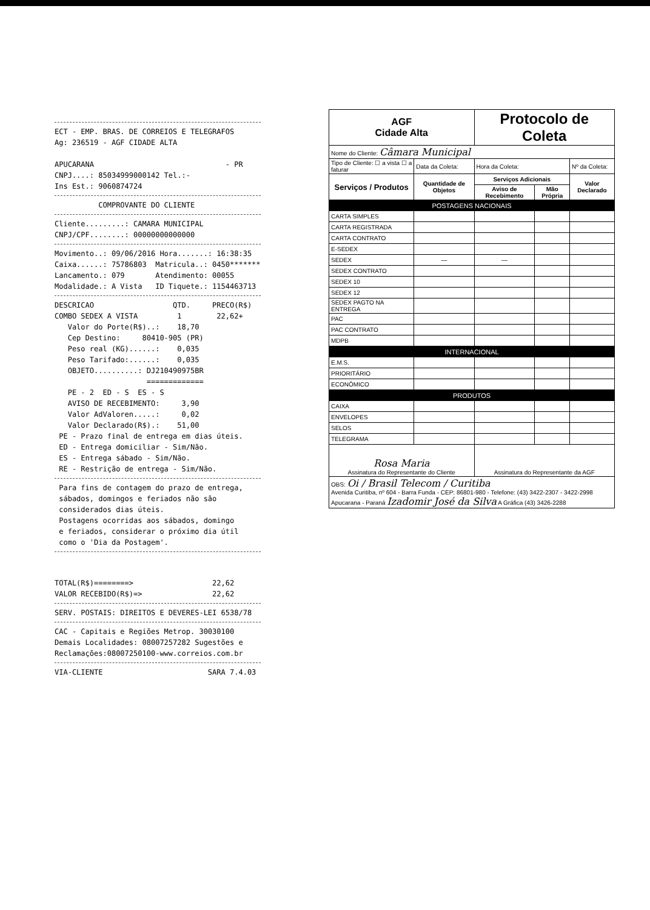ECT - EMP. BRAS. DE CORREIOS E TELEGRAFOS Ag: 236519 - AGF CIDADE ALTA APUCARANA - PR CNPJ....: 85034999000142 Tel.:- Ins Est.: 9060874724
COMPROVANTE DO CLIENTE
Cliente.........: CAMARA MUNICIPAL CNPJ/CPF........: 00000000000000
Movimento..: 09/06/2016 Hora.......: 16:38:35 Caixa......: 75786803 Matricula..: 0450******* Lancamento.: 079 Atendimento: 00055 Modalidade.: A Vista ID Tiquete.: 1154463713
DESCRICAO QTD. PRECO(R$) COMBO SEDEX A VISTA 1 22,62+ Valor do Porte(R$)..: 18,70 Cep Destino: 80410-905 (PR) Peso real (KG)......: 0,035 Peso Tarifado:......: 0,035 OBJETO..........: DJ210490975BR ============= PE - 2 ED - S ES - S AVISO DE RECEBIMENTO: 3,90 Valor AdValoren.....: 0,02 Valor Declarado(R$).: 51,00 PE - Prazo final de entrega em dias úteis. ED - Entrega domiciliar - Sim/Não. ES - Entrega sábado - Sim/Não. RE - Restrição de entrega - Sim/Não.
Para fins de contagem do prazo de entrega, sábados, domingos e feriados não são considerados dias úteis. Postagens ocorridas aos sábados, domingo e feriados, considerar o próximo dia útil como o 'Dia da Postagem'.
TOTAL(R$)========> 22,62 VALOR RECEBIDO(R$)=> 22,62
SERV. POSTAIS: DIREITOS E DEVERES-LEI 6538/78
CAC - Capitais e Regiões Metrop. 30030100 Demais Localidades: 08007257282 Sugestões e Reclamações:08007250100-www.correios.com.br
VIA-CLIENTE SARA 7.4.03
| AGF Cidade Alta | | Protocolo de Coleta | | | |
| Nome do Cliente: Câmara Municipal | | | | | |
| Tipo de Cliente: ☐ a vista ☐ a faturar | Data da Coleta: | Hora da Coleta: | | Nº da Coleta: | |
| Serviços / Produtos | Quantidade de Objetos | Serviços Adicionais | | | Valor Declarado |
| | | Aviso de Recebimento | Mão Própria | | |
| POSTAGENS NACIONAIS | | | | | |
| CARTA SIMPLES | | | | | |
| CARTA REGISTRADA | | | | | |
| CARTA CONTRATO | | | | | |
| E-SEDEX | | | | | |
| SEDEX | — | — | | | |
| SEDEX CONTRATO | | | | | |
| SEDEX 10 | | | | | |
| SEDEX 12 | | | | | |
| SEDEX PAGTO NA ENTREGA | | | | | |
| PAC | | | | | |
| PAC CONTRATO | | | | | |
| MDPB | | | | | |
| INTERNACIONAL | | | | | |
| E.M.S. | | | | | |
| PRIORITÁRIO | | | | | |
| ECONÔMICO | | | | | |
| PRODUTOS | | | | | |
| CAIXA | | | | | |
| ENVELOPES | | | | | |
| SELOS | | | | | |
| TELEGRAMA | | | | | |
| Rosa Maria Assinatura do Representante do Cliente | | Assinatura do Representante da AGF | | | |
| OBS: Oi / Brasil Telecom / Curitiba Avenida Curitiba, nº 604 - Barra Funda - CEP: 86801-980 - Telefone: (43) 3422-2307 - 3422-2998 Apucarana - Paraná Izadomir José da Silva A Gráfica (43) 3426-2288 | | | | | |